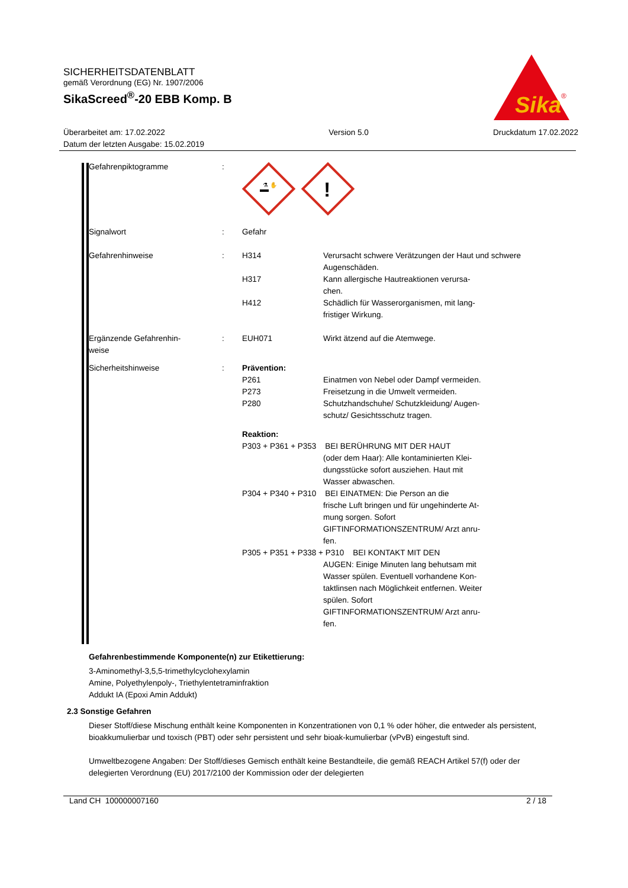SICHERHEITSDATENBLATT
gemäß Verordnung (EG) Nr. 1907/2006
SikaScreed<sup>®</sup>-20 EBB Komp. B
Sika
®
Überarbeitet am: 17.02.2022
Datum der letzten Ausgabe: 15.02.2019
Version 5.0 Druckdatum 17.02.2022
| Gefahrenpiktogramme | : | ⚗ ✋ ! | |
| Signalwort | : | Gefahr | |
| Gefahrenhinweise | : | H314 | Verursacht schwere Verätzungen der Haut und schwere Augenschäden. |
| | | H317 | Kann allergische Hautreaktionen verursa- chen. |
| | | H412 | Schädlich für Wasserorganismen, mit lang- fristiger Wirkung. |
| Ergänzende Gefahrenhin- weise | : | EUH071 | Wirkt ätzend auf die Atemwege. |
| Sicherheitshinweise | : | Prävention: | |
| | | P261 P273 P280 | Einatmen von Nebel oder Dampf vermeiden. Freisetzung in die Umwelt vermeiden. Schutzhandschuhe/ Schutzkleidung/ Augen- schutz/ Gesichtsschutz tragen. |
| | | Reaktion: | |
| | | P303 + P361 + P353 BEI BERÜHRUNG MIT DER HAUT | |
| | | | (oder dem Haar): Alle kontaminierten Klei- dungsstücke sofort ausziehen. Haut mit Wasser abwaschen. |
| | | P304 + P340 + P310 BEI EINATMEN: Die Person an die | |
| | | | frische Luft bringen und für ungehinderte At- mung sorgen. Sofort GIFTINFORMATIONSZENTRUM/ Arzt anru- fen. |
| | | P305 + P351 + P338 + P310 BEI KONTAKT MIT DEN | |
| | | | AUGEN: Einige Minuten lang behutsam mit Wasser spülen. Eventuell vorhandene Kon- taktlinsen nach Möglichkeit entfernen. Weiter spülen. Sofort GIFTINFORMATIONSZENTRUM/ Arzt anru- fen. |
Gefahrenbestimmende Komponente(n) zur Etikettierung:
3-Aminomethyl-3,5,5-trimethylcyclohexylamin
Amine, Polyethylenpoly-, Triethylentetraminfraktion
Addukt IA (Epoxi Amin Addukt)
2.3 Sonstige Gefahren
Dieser Stoff/diese Mischung enthält keine Komponenten in Konzentrationen von 0,1 % oder höher, die entweder als persistent, bioakkumulierbar und toxisch (PBT) oder sehr persistent und sehr bioak-kumulierbar (vPvB) eingestuft sind.
Umweltbezogene Angaben: Der Stoff/dieses Gemisch enthält keine Bestandteile, die gemäß REACH Artikel 57(f) oder der delegierten Verordnung (EU) 2017/2100 der Kommission oder der delegierten
Land CH 100000007160 2 / 18